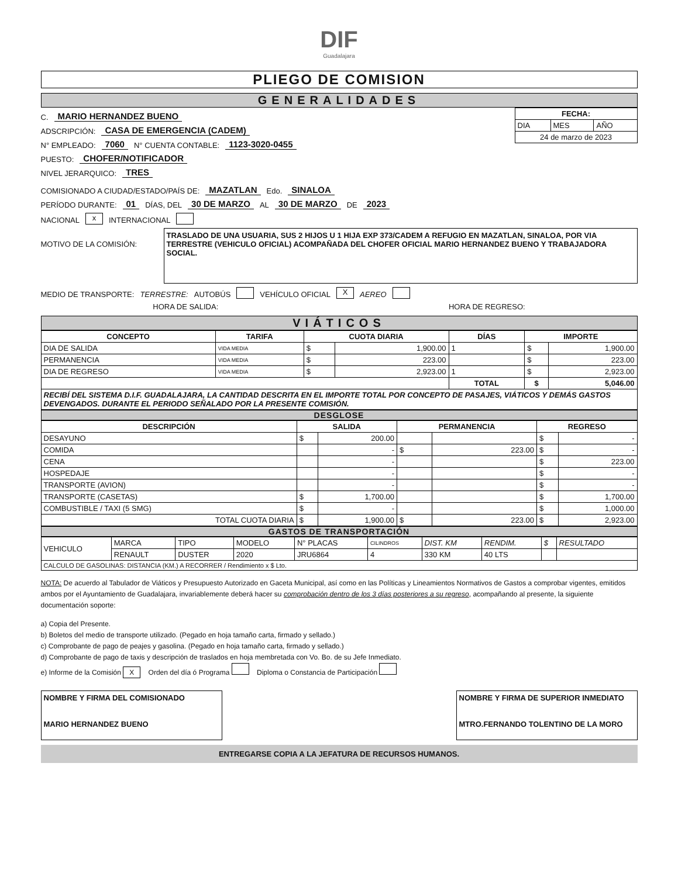DIF
Guadalajara
PLIEGO DE COMISION
GENERALIDADES
C. MARIO HERNANDEZ BUENO
ADSCRIPCIÓN: CASA DE EMERGENCIA (CADEM)
N° EMPLEADO: 7060 N° CUENTA CONTABLE: 1123-3020-0455
PUESTO: CHOFER/NOTIFICADOR
NIVEL JERARQUICO: TRES
| FECHA: | | |
| --- | --- | --- |
| DIA | MES | AÑO |
| 24 de marzo de 2023 | | |
COMISIONADO A CIUDAD/ESTADO/PAÍS DE: MAZATLAN Edo. SINALOA
PERÍODO DURANTE: 01 DÍAS, DEL 30 DE MARZO AL 30 DE MARZO DE 2023
NACIONAL x INTERNACIONAL
MOTIVO DE LA COMISIÓN:
TRASLADO DE UNA USUARIA, SUS 2 HIJOS U 1 HIJA EXP 373/CADEM A REFUGIO EN MAZATLAN, SINALOA, POR VIA TERRESTRE (VEHICULO OFICIAL) ACOMPAÑADA DEL CHOFER OFICIAL MARIO HERNANDEZ BUENO Y TRABAJADORA SOCIAL.
MEDIO DE TRANSPORTE: TERRESTRE: AUTOBÚS VEHÍCULO OFICIAL X AEREO
HORA DE SALIDA: HORA DE REGRESO:
VIÁTICOS
| CONCEPTO | TARIFA | CUOTA DIARIA | | DÍAS | IMPORTE | |
| --- | --- | --- | --- | --- | --- | --- |
| DIA DE SALIDA | VIDA MEDIA | $ | 1,900.00 | 1 | $ | 1,900.00 |
| PERMANENCIA | VIDA MEDIA | $ | 223.00 | | $ | 223.00 |
| DIA DE REGRESO | VIDA MEDIA | $ | 2,923.00 | 1 | $ | 2,923.00 |
| | | | | TOTAL | $ | 5,046.00 |
| RECIBÍ DEL SISTEMA D.I.F. GUADALAJARA, LA CANTIDAD DESCRITA EN EL IMPORTE TOTAL POR CONCEPTO DE PASAJES, VIÁTICOS Y DEMÁS GASTOS DEVENGADOS. DURANTE EL PERIODO SEÑALADO POR LA PRESENTE COMISIÓN. | | | | | | |
DESGLOSE
| DESCRIPCIÓN | SALIDA | | PERMANENCIA | | REGRESO | |
| --- | --- | --- | --- | --- | --- | --- |
| DESAYUNO | $ | 200.00 | | | $ | - |
| COMIDA | | - | $ | 223.00 | $ | - |
| CENA | | - | | | $ | 223.00 |
| HOSPEDAJE | | - | | | $ | - |
| TRANSPORTE (AVION) | | - | | | $ | - |
| TRANSPORTE (CASETAS) | $ | 1,700.00 | | | $ | 1,700.00 |
| COMBUSTIBLE / TAXI (5 SMG) | $ | - | | | $ | 1,000.00 |
| TOTAL CUOTA DIARIA | $ | 1,900.00 | $ | 223.00 | $ | 2,923.00 |
GASTOS DE TRANSPORTACIÓN
| VEHICULO | MARCA | TIPO | MODELO | N° PLACAS | CILINDROS | DIST. KM | RENDIM. | $ | RESULTADO |
| | RENAULT | DUSTER | 2020 | JRU6864 | 4 | 330 KM | 40 LTS | | |
| CALCULO DE GASOLINAS: DISTANCIA (KM.) A RECORRER / Rendimiento x $ Lto. | | | | | | | | | |
NOTA: De acuerdo al Tabulador de Viáticos y Presupuesto Autorizado en Gaceta Municipal, así como en las Políticas y Lineamientos Normativos de Gastos a comprobar vigentes, emitidos ambos por el Ayuntamiento de Guadalajara, invariablemente deberá hacer su comprobación dentro de los 3 días posteriores a su regreso, acompañando al presente, la siguiente documentación soporte:
a) Copia del Presente.
b) Boletos del medio de transporte utilizado. (Pegado en hoja tamaño carta, firmado y sellado.)
c) Comprobante de pago de peajes y gasolina. (Pegado en hoja tamaño carta, firmado y sellado.)
d) Comprobante de pago de taxis y descripción de traslados en hoja membretada con Vo. Bo. de su Jefe Inmediato.
e) Informe de la Comisión X Orden del día ó Programa Diploma o Constancia de Participación
NOMBRE Y FIRMA DEL COMISIONADO
MARIO HERNANDEZ BUENO
NOMBRE Y FIRMA DE SUPERIOR INMEDIATO
MTRO.FERNANDO TOLENTINO DE LA MORO
ENTREGARSE COPIA A LA JEFATURA DE RECURSOS HUMANOS.